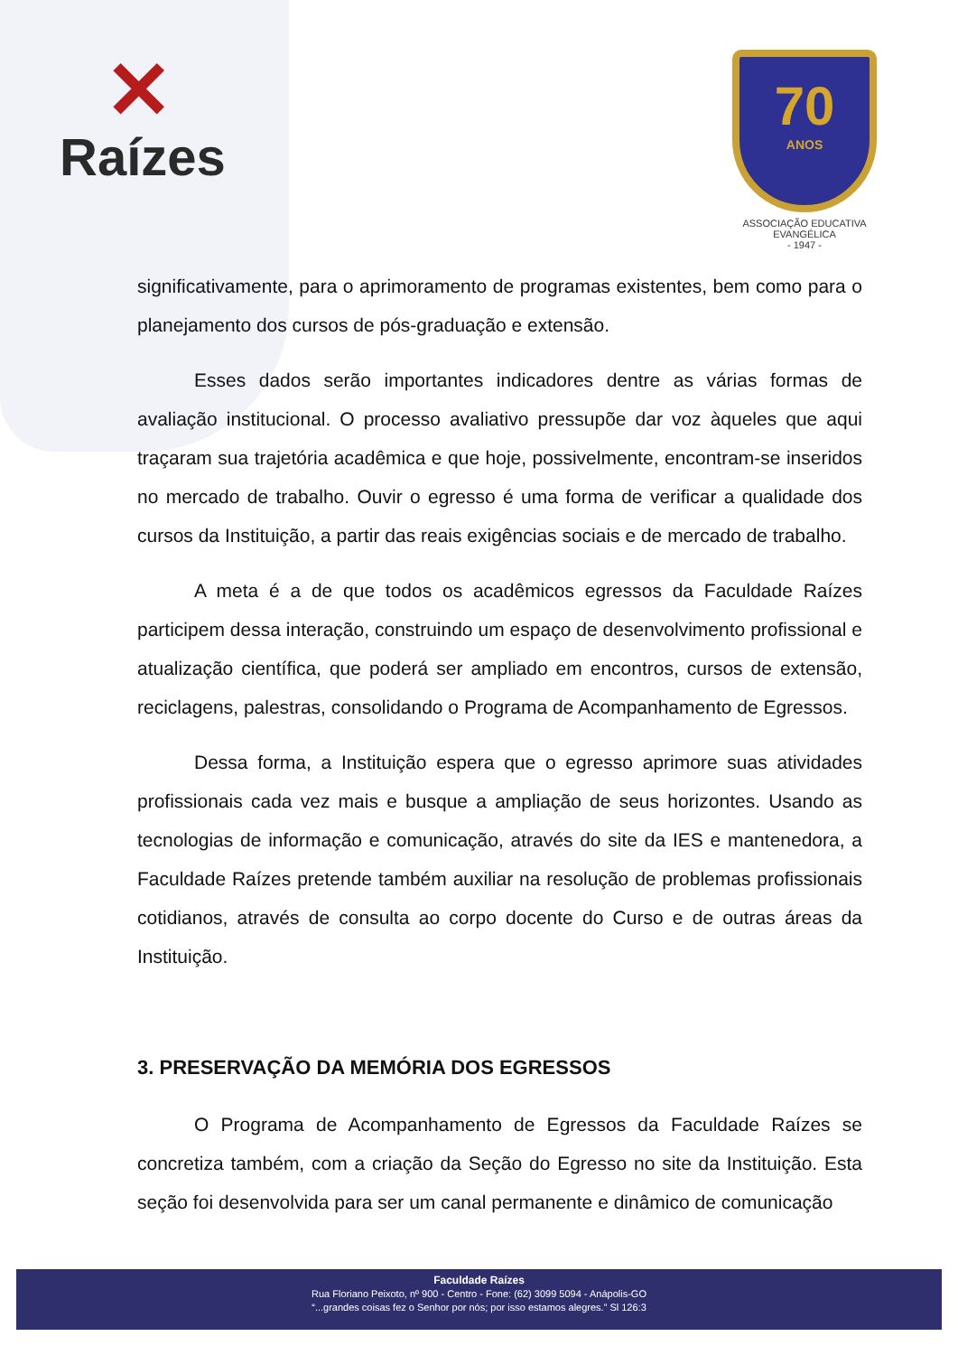✕
Raízes
70
ANOS
ASSOCIAÇÃO EDUCATIVA EVANGÉLICA
- 1947 -
significativamente, para o aprimoramento de programas existentes, bem como para o planejamento dos cursos de pós-graduação e extensão.
Esses dados serão importantes indicadores dentre as várias formas de avaliação institucional. O processo avaliativo pressupõe dar voz àqueles que aqui traçaram sua trajetória acadêmica e que hoje, possivelmente, encontram-se inseridos no mercado de trabalho. Ouvir o egresso é uma forma de verificar a qualidade dos cursos da Instituição, a partir das reais exigências sociais e de mercado de trabalho.
A meta é a de que todos os acadêmicos egressos da Faculdade Raízes participem dessa interação, construindo um espaço de desenvolvimento profissional e atualização científica, que poderá ser ampliado em encontros, cursos de extensão, reciclagens, palestras, consolidando o Programa de Acompanhamento de Egressos.
Dessa forma, a Instituição espera que o egresso aprimore suas atividades profissionais cada vez mais e busque a ampliação de seus horizontes. Usando as tecnologias de informação e comunicação, através do site da IES e mantenedora, a Faculdade Raízes pretende também auxiliar na resolução de problemas profissionais cotidianos, através de consulta ao corpo docente do Curso e de outras áreas da Instituição.
3. PRESERVAÇÃO DA MEMÓRIA DOS EGRESSOS
O Programa de Acompanhamento de Egressos da Faculdade Raízes se concretiza também, com a criação da Seção do Egresso no site da Instituição. Esta seção foi desenvolvida para ser um canal permanente e dinâmico de comunicação
Faculdade Raízes
Rua Floriano Peixoto, nº 900 - Centro - Fone: (62) 3099 5094 - Anápolis-GO
“...grandes coisas fez o Senhor por nós; por isso estamos alegres.” Sl 126:3